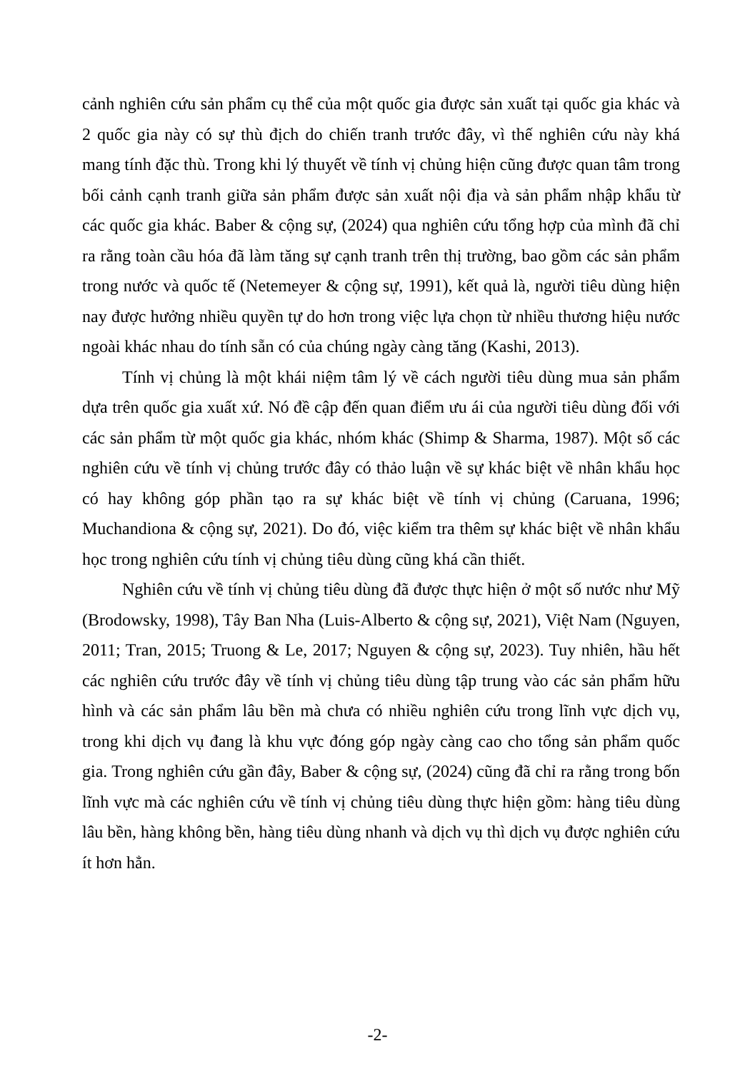cảnh nghiên cứu sản phẩm cụ thể của một quốc gia được sản xuất tại quốc gia khác và 2 quốc gia này có sự thù địch do chiến tranh trước đây, vì thế nghiên cứu này khá mang tính đặc thù. Trong khi lý thuyết về tính vị chủng hiện cũng được quan tâm trong bối cảnh cạnh tranh giữa sản phẩm được sản xuất nội địa và sản phẩm nhập khẩu từ các quốc gia khác. Baber & cộng sự, (2024) qua nghiên cứu tổng hợp của mình đã chỉ ra rằng toàn cầu hóa đã làm tăng sự cạnh tranh trên thị trường, bao gồm các sản phẩm trong nước và quốc tế (Netemeyer & cộng sự, 1991), kết quả là, người tiêu dùng hiện nay được hưởng nhiều quyền tự do hơn trong việc lựa chọn từ nhiều thương hiệu nước ngoài khác nhau do tính sẵn có của chúng ngày càng tăng (Kashi, 2013).
Tính vị chủng là một khái niệm tâm lý về cách người tiêu dùng mua sản phẩm dựa trên quốc gia xuất xứ. Nó đề cập đến quan điểm ưu ái của người tiêu dùng đối với các sản phẩm từ một quốc gia khác, nhóm khác (Shimp & Sharma, 1987). Một số các nghiên cứu về tính vị chủng trước đây có thảo luận về sự khác biệt về nhân khẩu học có hay không góp phần tạo ra sự khác biệt về tính vị chủng (Caruana, 1996; Muchandiona & cộng sự, 2021). Do đó, việc kiểm tra thêm sự khác biệt về nhân khẩu học trong nghiên cứu tính vị chủng tiêu dùng cũng khá cần thiết.
Nghiên cứu về tính vị chủng tiêu dùng đã được thực hiện ở một số nước như Mỹ (Brodowsky, 1998), Tây Ban Nha (Luis-Alberto & cộng sự, 2021), Việt Nam (Nguyen, 2011; Tran, 2015; Truong & Le, 2017; Nguyen & cộng sự, 2023). Tuy nhiên, hầu hết các nghiên cứu trước đây về tính vị chủng tiêu dùng tập trung vào các sản phẩm hữu hình và các sản phẩm lâu bền mà chưa có nhiều nghiên cứu trong lĩnh vực dịch vụ, trong khi dịch vụ đang là khu vực đóng góp ngày càng cao cho tổng sản phẩm quốc gia. Trong nghiên cứu gần đây, Baber & cộng sự, (2024) cũng đã chỉ ra rằng trong bốn lĩnh vực mà các nghiên cứu về tính vị chủng tiêu dùng thực hiện gồm: hàng tiêu dùng lâu bền, hàng không bền, hàng tiêu dùng nhanh và dịch vụ thì dịch vụ được nghiên cứu ít hơn hẳn.
-2-